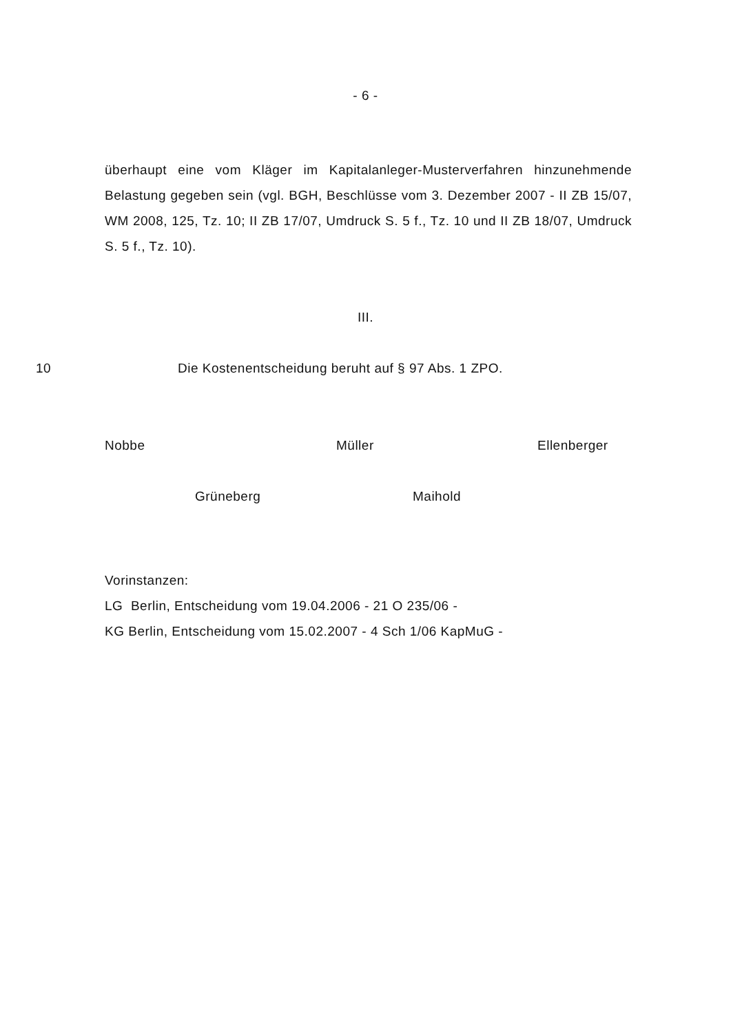- 6 -
überhaupt eine vom Kläger im Kapitalanleger-Musterverfahren hinzu­nehmende Belastung gegeben sein (vgl. BGH, Beschlüsse vom 3. Dezember 2007 - II ZB 15/07, WM 2008, 125, Tz. 10; II ZB 17/07, Um­druck S. 5 f., Tz. 10 und II ZB 18/07, Umdruck S. 5 f., Tz. 10).
III.
10 Die Kostenentscheidung beruht auf § 97 Abs. 1 ZPO.
Nobbe Müller Ellenberger
Grüneberg Maihold
Vorinstanzen:
LG Berlin, Entscheidung vom 19.04.2006 - 21 O 235/06 -
KG Berlin, Entscheidung vom 15.02.2007 - 4 Sch 1/06 KapMuG -